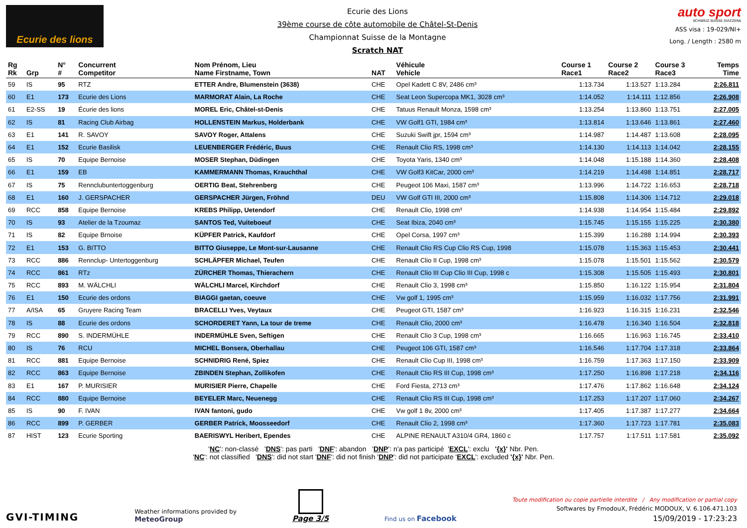Ecurie des lions
Ecurie des Lions
39ème course de côte automobile de Châtel-St-Denis
Championnat Suisse de la Montagne
Scratch NAT
auto sport
SCHWEIZ.SUISSE.SVIZZERA
ASS visa : 19-029/NI+
Long. / Length : 2580 m
| Rg Rk | Grp | N° # | Concurrent Competitor | Nom Prénom, Lieu Name Firstname, Town | NAT | Véhicule Vehicle | Course 1 Race1 | Course 2 Race2 | Course 3 Race3 | Temps Time |
| --- | --- | --- | --- | --- | --- | --- | --- | --- | --- | --- |
| 59 | IS | 95 | RTZ | ETTER Andre, Blumenstein (3638) | CHE | Opel Kadett C 8V, 2486 cm³ | 1:13.734 | 1:13.527 | 1:13.284 | 2:26.811 |
| 60 | E1 | 173 | Ecurie des Lions | MARMORAT Alain, La Roche | CHE | Seat Leon Supercopa MK1, 3028 cm³ | 1:14.052 | 1:14.111 | 1:12.856 | 2:26.908 |
| 61 | E2-SS | 19 | Écurie des lions | MOREL Eric, Châtel-st-Denis | CHE | Tatuus Renault Monza, 1598 cm³ | 1:13.254 | 1:13.860 | 1:13.751 | 2:27.005 |
| 62 | IS | 81 | Racing Club Airbag | HOLLENSTEIN Markus, Holderbank | CHE | VW Golf1 GTI, 1984 cm³ | 1:13.814 | 1:13.646 | 1:13.861 | 2:27.460 |
| 63 | E1 | 141 | R. SAVOY | SAVOY Roger, Attalens | CHE | Suzuki Swift jpr, 1594 cm³ | 1:14.987 | 1:14.487 | 1:13.608 | 2:28.095 |
| 64 | E1 | 152 | Ecurie Basilisk | LEUENBERGER Frédéric, Buus | CHE | Renault Clio RS, 1998 cm³ | 1:14.130 | 1:14.113 | 1:14.042 | 2:28.155 |
| 65 | IS | 70 | Equipe Bernoise | MOSER Stephan, Düdingen | CHE | Toyota Yaris, 1340 cm³ | 1:14.048 | 1:15.188 | 1:14.360 | 2:28.408 |
| 66 | E1 | 159 | EB | KAMMERMANN Thomas, Krauchthal | CHE | VW Golf3 KitCar, 2000 cm³ | 1:14.219 | 1:14.498 | 1:14.851 | 2:28.717 |
| 67 | IS | 75 | Rennclubuntertoggenburg | OERTIG Beat, Stehrenberg | CHE | Peugeot 106 Maxi, 1587 cm³ | 1:13.996 | 1:14.722 | 1:16.653 | 2:28.718 |
| 68 | E1 | 160 | J. GERSPACHER | GERSPACHER Jürgen, Fröhnd | DEU | VW Golf GTI III, 2000 cm³ | 1:15.808 | 1:14.306 | 1:14.712 | 2:29.018 |
| 69 | RCC | 858 | Equipe Bernoise | KREBS Philipp, Uetendorf | CHE | Renault Clio, 1998 cm³ | 1:14.938 | 1:14.954 | 1:15.484 | 2:29.892 |
| 70 | IS | 93 | Atelier de la Tzoumaz | SANTOS Ted, Vuiteboeuf | CHE | Seat Ibiza, 2040 cm³ | 1:15.745 | 1:15.155 | 1:15.225 | 2:30.380 |
| 71 | IS | 82 | Equipe Brnoise | KÜPFER Patrick, Kaufdorf | CHE | Opel Corsa, 1997 cm³ | 1:15.399 | 1:16.288 | 1:14.994 | 2:30.393 |
| 72 | E1 | 153 | G. BITTO | BITTO Giuseppe, Le Mont-sur-Lausanne | CHE | Renault Clio RS Cup Clio RS Cup, 1998 | 1:15.078 | 1:15.363 | 1:15.453 | 2:30.441 |
| 73 | RCC | 886 | Rennclup- Untertoggenburg | SCHLÄPFER Michael, Teufen | CHE | Renault Clio II Cup, 1998 cm³ | 1:15.078 | 1:15.501 | 1:15.562 | 2:30.579 |
| 74 | RCC | 861 | RTz | ZÜRCHER Thomas, Thierachern | CHE | Renault Clio III Cup Clio III Cup, 1998 c | 1:15.308 | 1:15.505 | 1:15.493 | 2:30.801 |
| 75 | RCC | 893 | M. WÄLCHLI | WÄLCHLI Marcel, Kirchdorf | CHE | Renault Clio 3, 1998 cm³ | 1:15.850 | 1:16.122 | 1:15.954 | 2:31.804 |
| 76 | E1 | 150 | Ecurie des ordons | BIAGGI gaetan, coeuve | CHE | Vw golf 1, 1995 cm³ | 1:15.959 | 1:16.032 | 1:17.756 | 2:31.991 |
| 77 | A/ISA | 65 | Gruyere Racing Team | BRACELLI Yves, Veytaux | CHE | Peugeot GTI, 1587 cm³ | 1:16.923 | 1:16.315 | 1:16.231 | 2:32.546 |
| 78 | IS | 88 | Ecurie des ordons | SCHORDERET Yann, La tour de treme | CHE | Renault Clio, 2000 cm³ | 1:16.478 | 1:16.340 | 1:16.504 | 2:32.818 |
| 79 | RCC | 890 | S. INDERMÜHLE | INDERMÜHLE Sven, Seftigen | CHE | Renault Clio 3 Cup, 1998 cm³ | 1:16.665 | 1:16.963 | 1:16.745 | 2:33.410 |
| 80 | IS | 76 | RCU | MICHEL Bonsera, Oberhallau | CHE | Peugeot 106 GTI, 1587 cm³ | 1:16.546 | 1:17.704 | 1:17.318 | 2:33.864 |
| 81 | RCC | 881 | Equipe Bernoise | SCHNIDRIG René, Spiez | CHE | Renault Clio Cup III, 1998 cm³ | 1:16.759 | 1:17.363 | 1:17.150 | 2:33.909 |
| 82 | RCC | 863 | Equipe Bernoise | ZBINDEN Stephan, Zollikofen | CHE | Renault Clio RS III Cup, 1998 cm³ | 1:17.250 | 1:16.898 | 1:17.218 | 2:34.116 |
| 83 | E1 | 167 | P. MURISIER | MURISIER Pierre, Chapelle | CHE | Ford Fiesta, 2713 cm³ | 1:17.476 | 1:17.862 | 1:16.648 | 2:34.124 |
| 84 | RCC | 880 | Equipe Bernoise | BEYELER Marc, Neuenegg | CHE | Renault Clio RS III Cup, 1998 cm³ | 1:17.253 | 1:17.207 | 1:17.060 | 2:34.267 |
| 85 | IS | 90 | F. IVAN | IVAN fantoni, gudo | CHE | Vw golf 1 8v, 2000 cm³ | 1:17.405 | 1:17.387 | 1:17.277 | 2:34.664 |
| 86 | RCC | 899 | P. GERBER | GERBER Patrick, Moosseedorf | CHE | Renault Clio 2, 1998 cm³ | 1:17.360 | 1:17.723 | 1:17.781 | 2:35.083 |
| 87 | HIST | 123 | Ecurie Sporting | BAERISWYL Heribert, Ependes | CHE | ALPINE RENAULT A310/4 GR4, 1860 c | 1:17.757 | 1:17.511 | 1:17.581 | 2:35.092 |
'NC': non-classé 'DNS': pas parti 'DNF': abandon 'DNP': n'a pas participé 'EXCL': exclu '{x}' Nbr. Pen.
'NC': not classified 'DNS': did not start 'DNF': did not finish 'DNP': did not participate 'EXCL': excluded '{x}' Nbr. Pen.
GVI-TIMING
Weather informations provided by
MeteoGroup
Page 3/5
Find us on Facebook
Toute modification ou copie partielle interdite / Any modification or partial copy
Softwares by FmodouX, Frédéric MODOUX, V. 6.106.471.103
15/09/2019 - 17:23:23